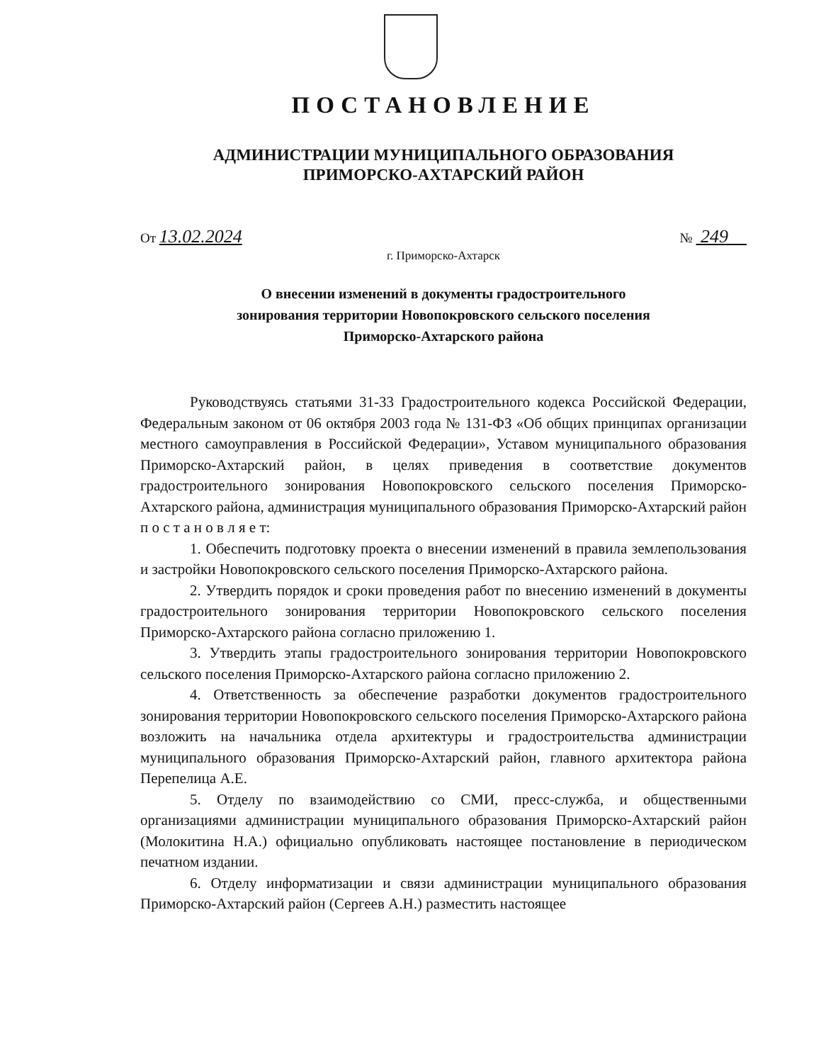ПОСТАНОВЛЕНИЕ
АДМИНИСТРАЦИИ МУНИЦИПАЛЬНОГО ОБРАЗОВАНИЯ
ПРИМОРСКО-АХТАРСКИЙ РАЙОН
От 13.02.2024 № 249
г. Приморско-Ахтарск
О внесении изменений в документы градостроительного
зонирования территории Новопокровского сельского поселения
Приморско-Ахтарского района
Руководствуясь статьями 31-33 Градостроительного кодекса Российской Федерации, Федеральным законом от 06 октября 2003 года № 131-ФЗ «Об общих принципах организации местного самоуправления в Российской Федерации», Уставом муниципального образования Приморско-Ахтарский район, в целях приведения в соответствие документов градостроительного зонирования Новопокровского сельского поселения Приморско-Ахтарского района, администрация муниципального образования Приморско-Ахтарский район п о с т а н о в л я е т:
1. Обеспечить подготовку проекта о внесении изменений в правила землепользования и застройки Новопокровского сельского поселения Приморско-Ахтарского района.
2. Утвердить порядок и сроки проведения работ по внесению изменений в документы градостроительного зонирования территории Новопокровского сельского поселения Приморско-Ахтарского района согласно приложению 1.
3. Утвердить этапы градостроительного зонирования территории Новопокровского сельского поселения Приморско-Ахтарского района согласно приложению 2.
4. Ответственность за обеспечение разработки документов градостроительного зонирования территории Новопокровского сельского поселения Приморско-Ахтарского района возложить на начальника отдела архитектуры и градостроительства администрации муниципального образования Приморско-Ахтарский район, главного архитектора района Перепелица А.Е.
5. Отделу по взаимодействию со СМИ, пресс-служба, и общественными организациями администрации муниципального образования Приморско-Ахтарский район (Молокитина Н.А.) официально опубликовать настоящее постановление в периодическом печатном издании.
6. Отделу информатизации и связи администрации муниципального образования Приморско-Ахтарский район (Сергеев А.Н.) разместить настоящее